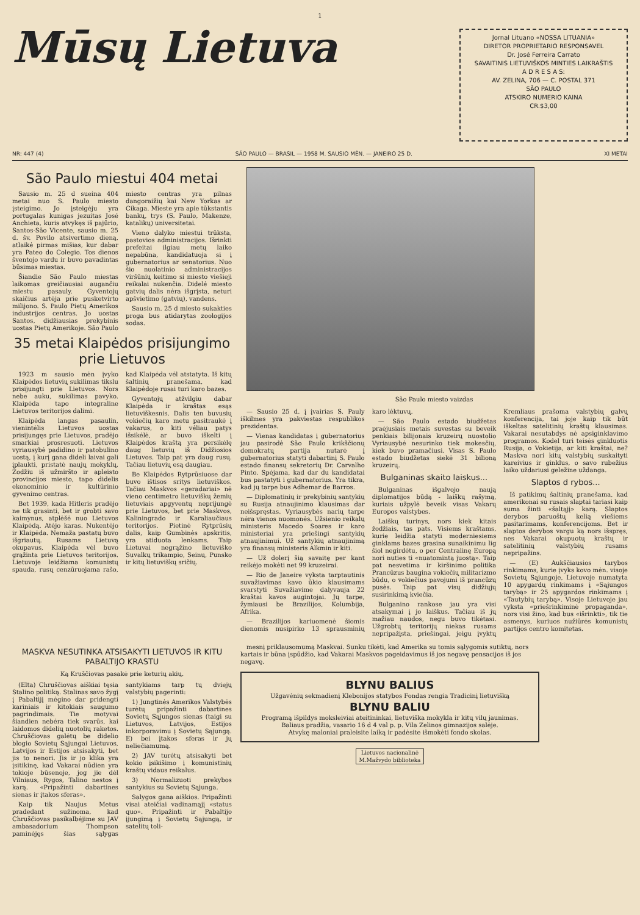1
Mūsų Lietuva
Jornal Lituano «NOSSA LITUANIA»
DIRETOR PROPRIETARIO RESPONSAVEL
Dr. José Ferreira Carrato
SAVAITINIS LIETUVIŠKOS MINTIES LAIKRAŠTIS
A D R E S A S:
AV. ZELINA, 706 — C. POSTAL 371
SÃO PAULO
ATSKIRO NUMERIO KAINA
CR.$3,00
NR: 447 (4) SÃO PAULO — BRASIL — 1958 M. SAUSIO MĖN. — JANEIRO 25 D. XI METAI
São Paulo miestui 404 metai
Sausio m. 25 d sueina 404 metai nuo S. Paulo miesto įsteigimo. Jo įsteigėju yra portugalas kunigas jezuitas José Anchieta, kuris atvykęs iš pajūrio, Santos-São Vicente, sausio m. 25 d. šv. Povilo atsivertimo dieną, atlaikė pirmas mišias, kur dabar yra Pateo do Colegio. Tos dienos šventojo vardu ir buvo pavadintas būsimas miestas.
Šiandie São Paulo miestas laikomas greičiausiai augančiu miestu pasauly. Gyventojų skaičius artėja prie pusketvirto milijono. S. Paulo Pietų Amerikos industrijos centras. Jo uostas Santos, didžiausias prekybinis uostas Pietų Amerikoje. São Paulo miesto centras yra pilnas dangoraižių kai New Yorkas ar Cikaga. Mieste yra apie tūkstantis bankų, trys (S. Paulo, Makenze, katalikų) universitetai.
Vieno dalyko miestui trūksta, pastovios administracijos. Išrinkti prefeitai ilgiau metų laiko nepabūna, kandidatuoja si į gubernatorius ar senatorius. Nuo šio nuolatinio administracijos viršūnių keitimo si miesto viešieji reikalai nukenčia. Didelė miesto gatvių dalis nėra išgrįsta, neturi apšvietimo (gatvių), vandens.
Sausio m. 25 d miesto sukakties proga bus atidarytas zoologijos sodas.
35 metai Klaipėdos prisijungimo prie Lietuvos
1923 m sausio mėn įvyko Klaipėdos lietuvių sukilimas tikslu prisijungti prie Lietuvos. Nors nebe auku, sukilimas pavyko. Klaipėda tapo integraline Lietuvos teritorijos dalimi.
Klaipėda langas pasaulin, vienintėlis Lietuvos uostas prisijungęs prie Lietuvos, pradėjo smarkiai prosresuoti. Lietuvos vyriausybė padidino ir patobulino uostą, į kurį gana dideli laivai gali įplaukti, pristatė naujų mokyklų. Žodžiu iš užmiršto ir apleisto provincijos miesto, tapo didelis ekonominio ir kultūrinio gyvenimo centras.
Bet 1939, kada Hitleris pradėjo ne tik grasinti, bet ir grobti savo kaimynus, atplėšė nuo Lietuvos Klaipėdą. Atėjo karas. Nukentėjo ir Klaipėda. Nemaža pastatų buvo išgriautų. Rusams Lietuvą okupavus, Klaipėda vėl buvo grąžinta prie Lietuvos teritorijos. Lietuvoje leidžiama komunistų spauda, rusų cenzūruojama rašo, kad Klaipėda vėl atstatyta. Iš kitų šaltinių pranešama, kad Klaipėdoje rusai turi karo bazes.
Gyventojų atžvilgiu dabar Klaipėda ir kraštas esąs lietuviškesnis. Dalis ten buvusių vokiečių karo metu pasitraukė į vakarus, o kiti vėliau patys išsikėlė, ar buvo iškelti į Klaipėdos kraštą yra persikėlę daug lietuvių iš Didžiosios Lietuvos. Taip pat yra daug rusų. Tačiau lietuvių esą daugiau.
Be Klaipėdos Rytprūsiuose dar buvo ištisos sritys lietuviškos. Tačiau Maskvos «geradariai» nė vieno centimetro lietuviškų žemių lietuviais apgyventų neprijungė prie Lietuvos, bet prie Maskvos, Kaliningrado ir Karaliaučiaus teritorijos. Pietinė Rytprūsių dalis, kaip Gumbinės apskritis, yra atiduota lenkams. Taip Lietuvai negrąžino lietuviško Suvalkų trikampio, Seinų, Punsko ir kitų lietuviškų sričių.
São Paulo miesto vaizdas
— Sausio 25 d. į įvairias S. Pauly iškilmes yra pakviestas respublikos prezidentas.
— Vienas kandidatas į gubernatorius jau pasirodė São Paulo krikščionų demokratų partija nutarė į gubernatorius statyti dabartinį S. Paulo estado finansų sekretorių Dr. Carvalho Pinto. Spėjama, kad dar du kandidatai bus pastatyti i gubernatorius. Yra tikra, kad jų tarpe bus Adhemar de Barros.
— Diplomatinių ir prekybinių santykių su Rusija atnaujinimo klausimas dar neišspręstas. Vyriausybės narių tarpe nėra vienos nuomonės. Užsienio reikalų ministeris Macedo Soares ir karo ministeriai yra priešingi santykių atnaujinimui. Už santykių atnaujinimą yra finansų ministeris Alkmin ir kiti.
— Už dolerį šią savaitę per kant reikėjo mokėti net 99 kruzeirai.
— Rio de Janeire vyksta tarptautinis suvažiavimas kavo ūkio klausimams svarstyti Suvažiavime dalyvauja 22 kraštai kavos augintojai. Jų tarpe, žymiausi be Brazilijos, Kolumbija, Afrika.
— Brazilijos kariuomenė šiomis dienomis nusipirko 13 sprausminių karo lėktuvų.
— São Paulo estado biudžetas praėjusiais metais suvestas su beveik penkiais bilijonais kruzeirų nuostolio Vyriausybė nesurinko tiek mokesčių, kiek buvo pramačiusi. Visas S. Paulo estado biudžetas siekė 31 bilioną kruzeirų.
Bulganinas skaito laiskus...
Bulganinas išgalvojo naują diplomatijos būdą - laiškų rašymą, kuriais užpylė beveik visas Vakarų Europos valstybes.
Laiškų turinys, nors kiek kitais žodžiais, tas pats. Visiems kraštams, kurie leidžia statyti moderniesiems ginklams bazes grasina sunaikinimu lig šiol negirdėtu, o per Centralinę Europą nori nuties ti «nuatomintą juostą». Taip pat nesvetima ir kiršinimo politika Prancūzus baugina vokiečių militarizmo būdu, o vokiečius pavojumi iš prancūzų pusės. Taip pat visų didžiųjų susirinkimą kviečia.
Bulganino rankose jau yra visi atsakymai į jo laiškus. Tačiau iš jų mažiau naudos, negu buvo tikėtasi. Užgrobtų teritorijų niekas rusams nepripažįsta, priešingai, jeigu įvyktų Kremliaus prašoma valstybių galvų konferencija, tai joje kaip tik būt iškeltas satelitinių kraštų klausimas. Vakarai nesutabdys nė apsiginklavimo programos. Kodel turi teisės ginkluotis Rusija, o Vokietija, ar kiti kraštai, ne? Maskva nori kitų valstybių suskaityti kareivius ir ginklus, o savo rubežius laiko uždariusi geležine uždanga.
Slaptos d rybos...
Iš patikimų šaltinių pranešama, kad amerikonai su rusais slaptai tariasi kaip suma žinti «šaltąjį» karą. Slaptos derybos paruoštų kelią viešiems pasitarimams, konferencijoms. Bet ir slaptos derybos vargu ką nors išspręs, nes Vakarai okupuotų kraštų ir satelitinių valstybių rusams nepripažins.
— (E) Aukščiausios tarybos rinkimams, kurie įvyks kovo mėn. visoje Sovietų Sąjungoje, Lietuvoje numatyta 10 apygardų rinkimams į «Sąjungos tarybą» ir 25 apygardos rinkimams į «Tautybių tarybą». Visoje Lietuvoje jau vyksta «priešrinkiminė propaganda», nors visi žino, kad bus «išrinkti», tik tie asmenys, kuriuos nužiūrės komunistų partijos centro komitetas.
MASKVA NESUTINKA ATSISAKYTI LIETUVOS IR KITU PABALTIJO KRASTU
Ką Kruščiovas pasakė prie keturių akių.
(Elta) Chruščiovas aiškiai tęsia Stalino politiką. Stalinas savo žygį į Pabaltijį mėgino dar pridengti kariniais ir kitokiais saugumo pagrindimais. Tie motyvai šiandien nebėra tiek svarūs, kai laidomos didelių nuotolių raketos. Chruščiovas galėtų be didelio blogio Sovietų Sąjungai Lietuvos, Latvijos ir Estijos atsisakyti, bet jis to nenori. Jis ir jo klika yra įsitikinę, kad Vakarai nūdien yra tokioje būsenoje, jog jie dėl Vilniaus, Rygos, Talino nestos į karą. «Pripažinti dabartines sienas ir įtakos sferas».
Kaip tik Naujus Metus pradedant sužinoma, kad Chruščiovas pasikalbėjime su JAV ambasadorium Thompson paminėjęs šias sąlygas santykiams tarp tų dviejų valstybių pagerinti:
1) Jungtinės Amerikos Valstybės turėtų pripažinti dabartines Sovietų Sąjungos sienas (taigi su Lietuvos, Latvijos, Estijos inkorporavimu į Sovietų Sąjungą. E) bei įtakos sferas ir jų neliečiamumą.
2) JAV turėtų atsisakyti bet kokio įsikišimo į komunistinių kraštų vidaus reikalus.
3) Normalizuoti prekybos santykius su Sovietų Sąjunga.
Salygos gana aiškios. Pripažinti visai ateičiai vadinamąjį «status quo». Pripažinti ir Pabaltijo įjungimą į Sovietų Sąjungą, ir satelitų toli-
mesnį priklausomumą Maskvai. Sunku tikėti, kad Amerika su tomis sąlygomis sutiktų, nors kartais ir būna įspūdžio, kad Vakarai Maskvos pageidavimus iš jos negavę pensacijos iš jos negavę.
BLYNU BALIUS
Užgavėnių sekmadienį Klebonijos statybos Fondas rengia Tradicinį lietuvišką
BLYNU BALIU
Programą išpildys moksleiviai ateitininkai, lietuviška mokykla ir kitų vilų jaunimas.
Baliaus pradžia, vasario 16 d 4 val p. p. Vila Zelinos gimnazijos salėje.
Atvykę maloniai praleisite laiką ir padėsite išmokėti fondo skolas.
Lietuvos nacionalinė M.Mažvydo biblioteka